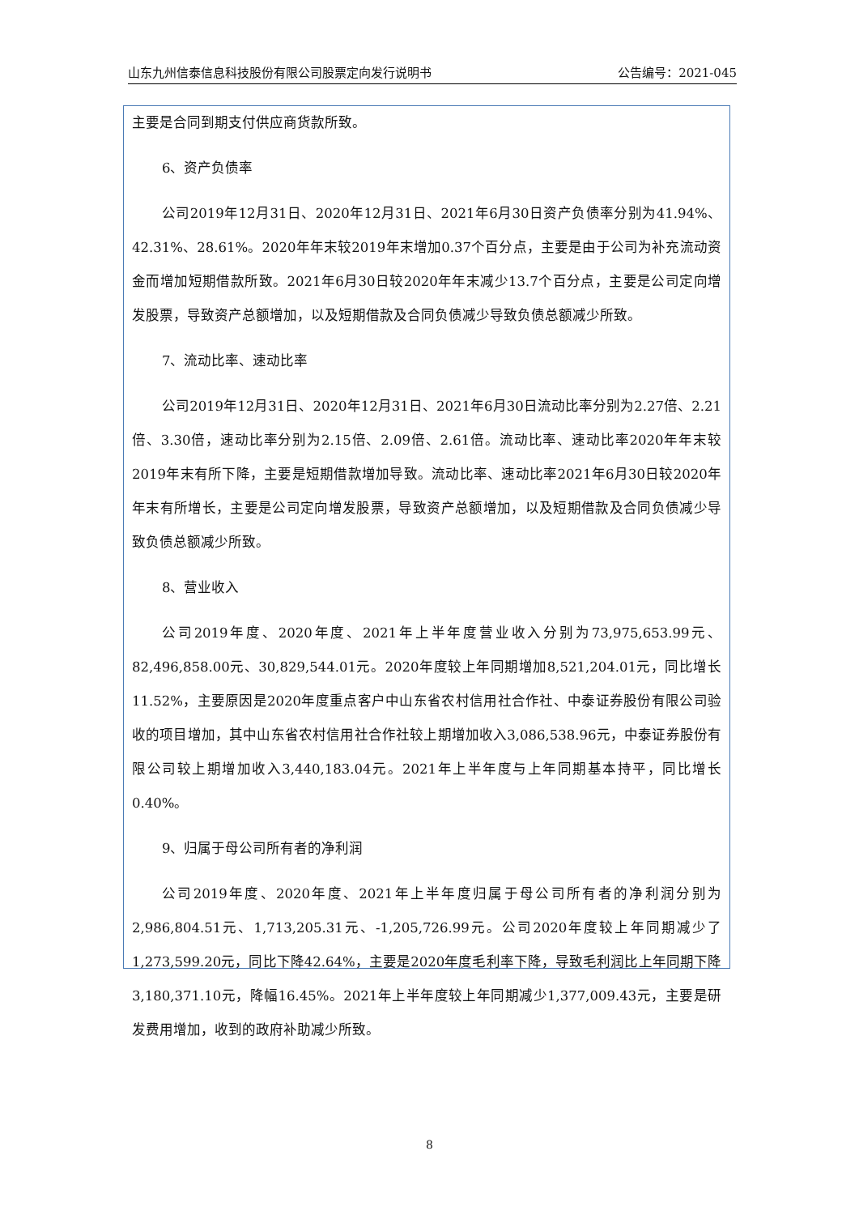山东九州信泰信息科技股份有限公司股票定向发行说明书 公告编号：2021-045
主要是合同到期支付供应商货款所致。
6、资产负债率
公司2019年12月31日、2020年12月31日、2021年6月30日资产负债率分别为41.94%、42.31%、28.61%。2020年年末较2019年末增加0.37个百分点，主要是由于公司为补充流动资金而增加短期借款所致。2021年6月30日较2020年年末减少13.7个百分点，主要是公司定向增发股票，导致资产总额增加，以及短期借款及合同负债减少导致负债总额减少所致。
7、流动比率、速动比率
公司2019年12月31日、2020年12月31日、2021年6月30日流动比率分别为2.27倍、2.21倍、3.30倍，速动比率分别为2.15倍、2.09倍、2.61倍。流动比率、速动比率2020年年末较2019年末有所下降，主要是短期借款增加导致。流动比率、速动比率2021年6月30日较2020年年末有所增长，主要是公司定向增发股票，导致资产总额增加，以及短期借款及合同负债减少导致负债总额减少所致。
8、营业收入
公司2019年度、2020年度、2021年上半年度营业收入分别为73,975,653.99元、82,496,858.00元、30,829,544.01元。2020年度较上年同期增加8,521,204.01元，同比增长11.52%，主要原因是2020年度重点客户中山东省农村信用社合作社、中泰证券股份有限公司验收的项目增加，其中山东省农村信用社合作社较上期增加收入3,086,538.96元，中泰证券股份有限公司较上期增加收入3,440,183.04元。2021年上半年度与上年同期基本持平，同比增长0.40%。
9、归属于母公司所有者的净利润
公司2019年度、2020年度、2021年上半年度归属于母公司所有者的净利润分别为2,986,804.51元、1,713,205.31元、-1,205,726.99元。公司2020年度较上年同期减少了1,273,599.20元，同比下降42.64%，主要是2020年度毛利率下降，导致毛利润比上年同期下降3,180,371.10元，降幅16.45%。2021年上半年度较上年同期减少1,377,009.43元，主要是研发费用增加，收到的政府补助减少所致。
8